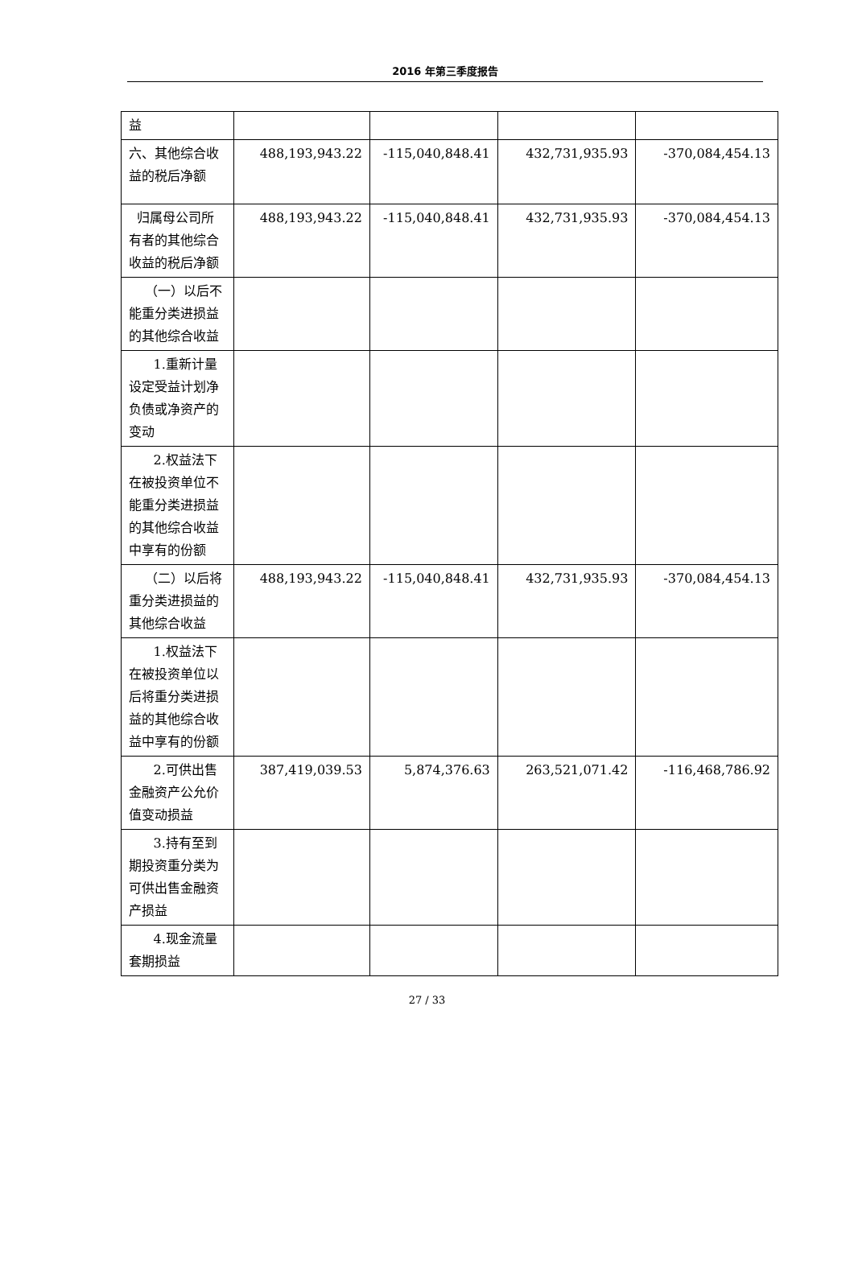2016 年第三季度报告
| 益 | | | | |
| 六、其他综合收益的税后净额 | 488,193,943.22 | -115,040,848.41 | 432,731,935.93 | -370,084,454.13 |
| 归属母公司所有者的其他综合收益的税后净额 | 488,193,943.22 | -115,040,848.41 | 432,731,935.93 | -370,084,454.13 |
| （一）以后不能重分类进损益的其他综合收益 | | | | |
| 1.重新计量设定受益计划净负债或净资产的变动 | | | | |
| 2.权益法下在被投资单位不能重分类进损益的其他综合收益中享有的份额 | | | | |
| （二）以后将重分类进损益的其他综合收益 | 488,193,943.22 | -115,040,848.41 | 432,731,935.93 | -370,084,454.13 |
| 1.权益法下在被投资单位以后将重分类进损益的其他综合收益中享有的份额 | | | | |
| 2.可供出售金融资产公允价值变动损益 | 387,419,039.53 | 5,874,376.63 | 263,521,071.42 | -116,468,786.92 |
| 3.持有至到期投资重分类为可供出售金融资产损益 | | | | |
| 4.现金流量套期损益 | | | | |
27 / 33